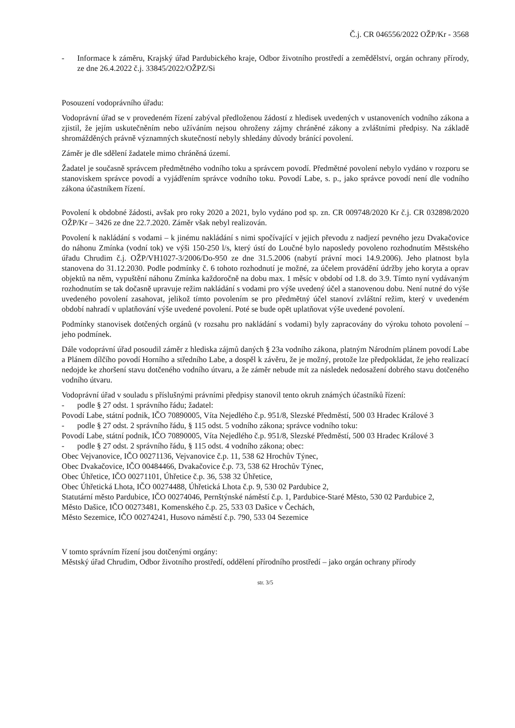Č.j. CR 046556/2022 OŽP/Kr - 3568
- Informace k záměru, Krajský úřad Pardubického kraje, Odbor životního prostředí a zemědělství, orgán ochrany přírody, ze dne 26.4.2022 č.j. 33845/2022/OŽPZ/Si
Posouzení vodoprávního úřadu:
Vodoprávní úřad se v provedeném řízení zabýval předloženou žádostí z hledisek uvedených v ustanoveních vodního zákona a zjistil, že jejím uskutečněním nebo užíváním nejsou ohroženy zájmy chráněné zákony a zvláštními předpisy. Na základě shromážděných právně významných skutečností nebyly shledány důvody bránící povolení.
Záměr je dle sdělení žadatele mimo chráněná území.
Žadatel je současně správcem předmětného vodního toku a správcem povodí. Předmětné povolení nebylo vydáno v rozporu se stanoviskem správce povodí a vyjádřením správce vodního toku. Povodí Labe, s. p., jako správce povodí není dle vodního zákona účastníkem řízení.
Povolení k obdobné žádosti, avšak pro roky 2020 a 2021, bylo vydáno pod sp. zn. CR 009748/2020 Kr č.j. CR 032898/2020 OŽP/Kr – 3426 ze dne 22.7.2020. Záměr však nebyl realizován.
Povolení k nakládání s vodami – k jinému nakládání s nimi spočívající v jejich převodu z nadjezí pevného jezu Dvakačovice do náhonu Zmínka (vodní tok) ve výši 150-250 l/s, který ústí do Loučné bylo naposledy povoleno rozhodnutím Městského úřadu Chrudim č.j. OŽP/VH1027-3/2006/Do-950 ze dne 31.5.2006 (nabytí právní moci 14.9.2006). Jeho platnost byla stanovena do 31.12.2030. Podle podmínky č. 6 tohoto rozhodnutí je možné, za účelem provádění údržby jeho koryta a oprav objektů na něm, vypuštění náhonu Zmínka každoročně na dobu max. 1 měsíc v období od 1.8. do 3.9. Tímto nyní vydávaným rozhodnutím se tak dočasně upravuje režim nakládání s vodami pro výše uvedený účel a stanovenou dobu. Není nutné do výše uvedeného povolení zasahovat, jelikož tímto povolením se pro předmětný účel stanoví zvláštní režim, který v uvedeném období nahradí v uplatňování výše uvedené povolení. Poté se bude opět uplatňovat výše uvedené povolení.
Podmínky stanovisek dotčených orgánů (v rozsahu pro nakládání s vodami) byly zapracovány do výroku tohoto povolení – jeho podmínek.
Dále vodoprávní úřad posoudil záměr z hlediska zájmů daných § 23a vodního zákona, platným Národním plánem povodí Labe a Plánem dílčího povodí Horního a středního Labe, a dospěl k závěru, že je možný, protože lze předpokládat, že jeho realizací nedojde ke zhoršení stavu dotčeného vodního útvaru, a že záměr nebude mít za následek nedosažení dobrého stavu dotčeného vodního útvaru.
Vodoprávní úřad v souladu s příslušnými právními předpisy stanovil tento okruh známých účastníků řízení:
- podle § 27 odst. 1 správního řádu; žadatel:
Povodí Labe, státní podnik, IČO 70890005, Víta Nejedlého č.p. 951/8, Slezské Předměstí, 500 03 Hradec Králové 3
- podle § 27 odst. 2 správního řádu, § 115 odst. 5 vodního zákona; správce vodního toku:
Povodí Labe, státní podnik, IČO 70890005, Víta Nejedlého č.p. 951/8, Slezské Předměstí, 500 03 Hradec Králové 3
- podle § 27 odst. 2 správního řádu, § 115 odst. 4 vodního zákona; obec:
Obec Vejvanovice, IČO 00271136, Vejvanovice č.p. 11, 538 62 Hrochův Týnec,
Obec Dvakačovice, IČO 00484466, Dvakačovice č.p. 73, 538 62 Hrochův Týnec,
Obec Úhřetice, IČO 00271101, Úhřetice č.p. 36, 538 32 Úhřetice,
Obec Úhřetická Lhota, IČO 00274488, Úhřetická Lhota č.p. 9, 530 02 Pardubice 2,
Statutární město Pardubice, IČO 00274046, Pernštýnské náměstí č.p. 1, Pardubice-Staré Město, 530 02 Pardubice 2,
Město Dašice, IČO 00273481, Komenského č.p. 25, 533 03 Dašice v Čechách,
Město Sezemice, IČO 00274241, Husovo náměstí č.p. 790, 533 04 Sezemice
V tomto správním řízení jsou dotčenými orgány:
Městský úřad Chrudim, Odbor životního prostředí, oddělení přírodního prostředí – jako orgán ochrany přírody
str. 3/5